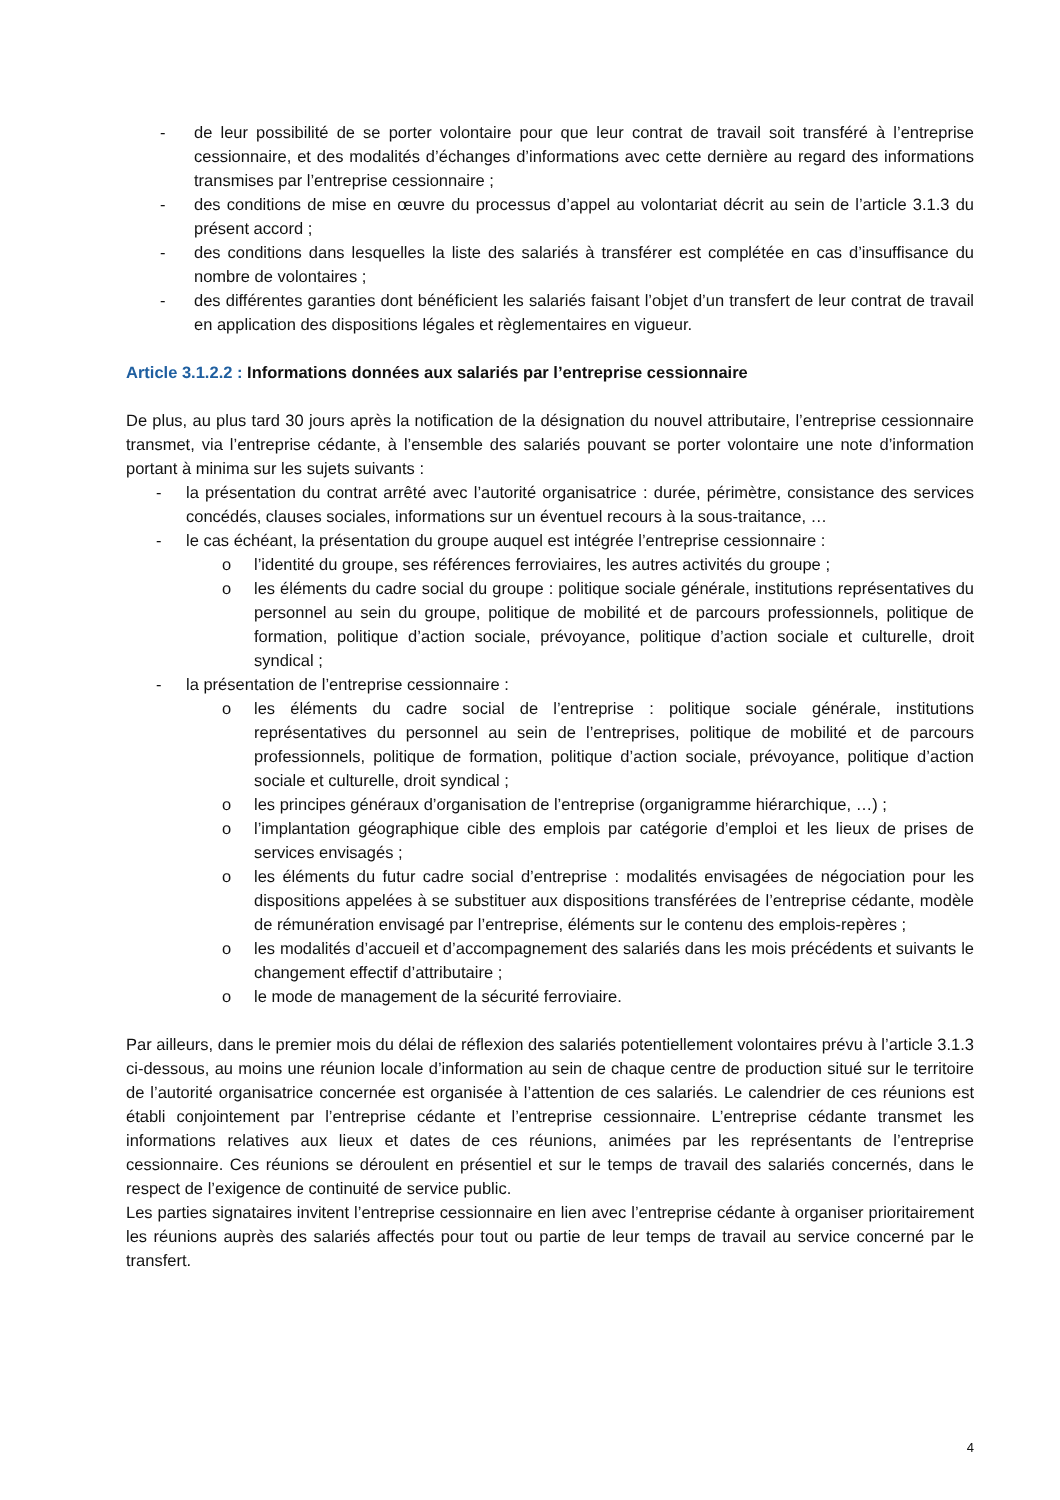- de leur possibilité de se porter volontaire pour que leur contrat de travail soit transféré à l’entreprise cessionnaire, et des modalités d’échanges d’informations avec cette dernière au regard des informations transmises par l’entreprise cessionnaire ;
- des conditions de mise en œuvre du processus d’appel au volontariat décrit au sein de l’article 3.1.3 du présent accord ;
- des conditions dans lesquelles la liste des salariés à transférer est complétée en cas d’insuffisance du nombre de volontaires ;
- des différentes garanties dont bénéficient les salariés faisant l’objet d’un transfert de leur contrat de travail en application des dispositions légales et règlementaires en vigueur.
Article 3.1.2.2 : Informations données aux salariés par l’entreprise cessionnaire
De plus, au plus tard 30 jours après la notification de la désignation du nouvel attributaire, l’entreprise cessionnaire transmet, via l’entreprise cédante, à l’ensemble des salariés pouvant se porter volontaire une note d’information portant à minima sur les sujets suivants :
- la présentation du contrat arrêté avec l’autorité organisatrice : durée, périmètre, consistance des services concédés, clauses sociales, informations sur un éventuel recours à la sous-traitance, …
- le cas échéant, la présentation du groupe auquel est intégrée l’entreprise cessionnaire :
o l’identité du groupe, ses références ferroviaires, les autres activités du groupe ;
o les éléments du cadre social du groupe : politique sociale générale, institutions représentatives du personnel au sein du groupe, politique de mobilité et de parcours professionnels, politique de formation, politique d’action sociale, prévoyance, politique d’action sociale et culturelle, droit syndical ;
- la présentation de l’entreprise cessionnaire :
o les éléments du cadre social de l’entreprise : politique sociale générale, institutions représentatives du personnel au sein de l’entreprises, politique de mobilité et de parcours professionnels, politique de formation, politique d’action sociale, prévoyance, politique d’action sociale et culturelle, droit syndical ;
o les principes généraux d’organisation de l’entreprise (organigramme hiérarchique, …) ;
o l’implantation géographique cible des emplois par catégorie d’emploi et les lieux de prises de services envisagés ;
o les éléments du futur cadre social d’entreprise : modalités envisagées de négociation pour les dispositions appelées à se substituer aux dispositions transférées de l’entreprise cédante, modèle de rémunération envisagé par l’entreprise, éléments sur le contenu des emplois-repères ;
o les modalités d’accueil et d’accompagnement des salariés dans les mois précédents et suivants le changement effectif d’attributaire ;
o le mode de management de la sécurité ferroviaire.
Par ailleurs, dans le premier mois du délai de réflexion des salariés potentiellement volontaires prévu à l’article 3.1.3 ci-dessous, au moins une réunion locale d’information au sein de chaque centre de production situé sur le territoire de l’autorité organisatrice concernée est organisée à l’attention de ces salariés. Le calendrier de ces réunions est établi conjointement par l’entreprise cédante et l’entreprise cessionnaire. L’entreprise cédante transmet les informations relatives aux lieux et dates de ces réunions, animées par les représentants de l’entreprise cessionnaire. Ces réunions se déroulent en présentiel et sur le temps de travail des salariés concernés, dans le respect de l’exigence de continuité de service public.
Les parties signataires invitent l’entreprise cessionnaire en lien avec l’entreprise cédante à organiser prioritairement les réunions auprès des salariés affectés pour tout ou partie de leur temps de travail au service concerné par le transfert.
4